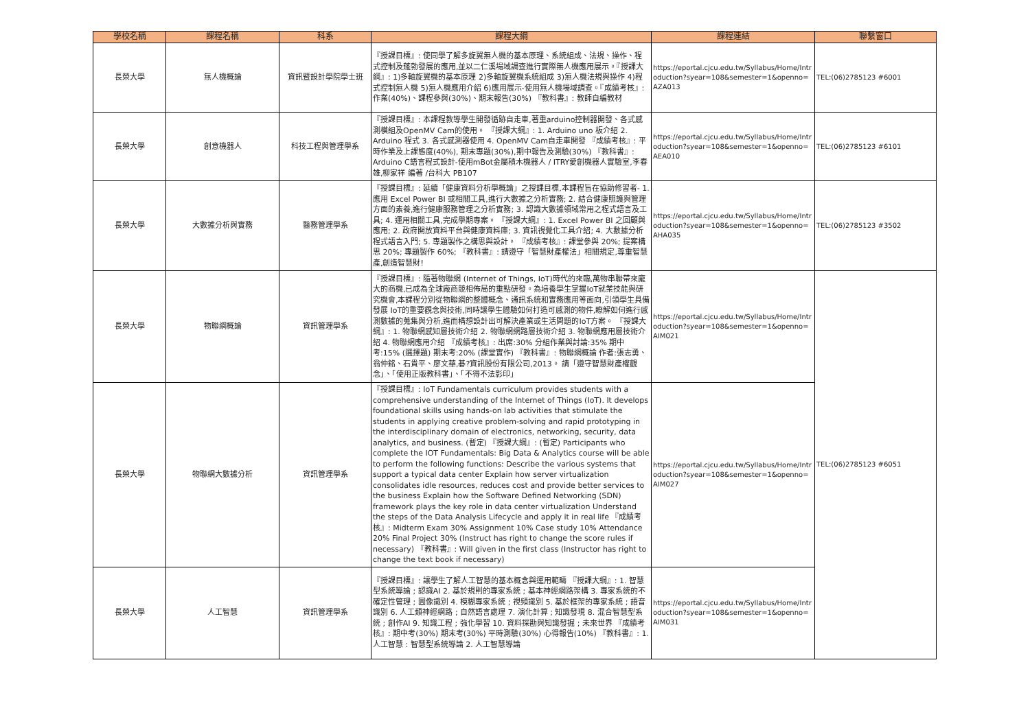| 學校名稱 | 課程名稱 | 科系 | 課程大綱 | 課程連結 | 聯繫窗口 |
| --- | --- | --- | --- | --- | --- |
| 長榮大學 | 無人機概論 | 資訊暨設計學院學士班 | 『授課目標』: 使同學了解多旋翼無人機的基本原理、系統組成、法規、操作、程式控制及蓬勃發展的應用,並以二仁溪場域調查進行實際無人機應用展示。『授課大綱』: 1)多軸旋翼機的基本原理 2)多軸旋翼機系統組成 3)無人機法規與操作 4)程式控制無人機 5)無人機應用介紹 6)應用展示-使用無人機場域調查。『成績考核』: 作業(40%)、課程參與(30%)、期末報告(30%) 『教科書』: 教師自編教材 | https://eportal.cjcu.edu.tw/Syllabus/Home/Introduction?syear=108&semester=1&openno=AZA013 | TEL:(06)2785123 #6001 |
| 長榮大學 | 創意機器人 | 科技工程與管理學系 | 『授課目標』: 本課程教導學生開發循跡自走車,著重arduino控制器開發、各式感測模組及OpenMV Cam的使用。 『授課大綱』: 1. Arduino uno 板介紹 2. Arduino 程式 3. 各式感測器使用 4. OpenMV Cam自走車開發 『成績考核』: 平時作業及上課態度(40%), 期末專題(30%),期中報告及測驗(30%) 『教科書』: Arduino C語言程式設計-使用mBot金屬積木機器人 / ITRY愛創機器人實驗室,李春雄,柳家祥 編著 /台科大 PB107 | https://eportal.cjcu.edu.tw/Syllabus/Home/Introduction?syear=108&semester=1&openno=AEA010 | TEL:(06)2785123 #6101 |
| 長榮大學 | 大數據分析與實務 | 醫務管理學系 | 『授課目標』: 延續「健康資料分析學概論」之授課目標,本課程旨在協助修習者- 1. 應用 Excel Power BI 或相關工具,進行大數據之分析實務; 2. 結合健康照護與管理方面的素養,進行健康服務管理之分析實務; 3. 認識大數據領域常用之程式語言及工具; 4. 運用相關工具,完成學期專案。 『授課大綱』: 1. Excel Power BI 之回顧與應用; 2. 政府開放資料平台與健康資料庫; 3. 資訊視覺化工具介紹; 4. 大數據分析程式語言入門; 5. 專題製作之構思與設計。 『成績考核』: 課堂參與 20%; 提案構思 20%; 專題製作 60%; 『教科書』: 請遵守「智慧財產權法」相關規定,尊重智慧產,創造智慧財! | https://eportal.cjcu.edu.tw/Syllabus/Home/Introduction?syear=108&semester=1&openno=AHA035 | TEL:(06)2785123 #3502 |
| 長榮大學 | 物聯網概論 | 資訊管理學系 | 『授課目標』: 隨著物聯網 (Internet of Things, IoT)時代的來臨,萬物串聯帶來龐大的商機,已成為全球廠商競相佈局的重點研發。為培養學生掌握IoT就業技能與研究機會,本課程分別從物聯網的整體概念、通訊系統和實務應用等面向,引領學生具備發展 IoT的重要觀念與技術,同時讓學生體驗如何打造可感測的物件,瞭解如何進行感測數據的蒐集與分析,進而構想設計出可解決產業或生活問題的IoT方案。 『授課大綱』: 1. 物聯網感知層技術介紹 2. 物聯網網路層技術介紹 3. 物聯網應用層技術介紹 4. 物聯網應用介紹 『成績考核』: 出席:30% 分組作業與討論:35% 期中考:15% (選擇題) 期末考:20% (課堂實作) 『教科書』: 物聯網概論 作者:張志勇、翁仲銘、石貴平、廖文華,碁?資訊股份有限公司,2013。 請「遵守智慧財產權觀念」、「使用正版教科書」、「不得不法影印」 | https://eportal.cjcu.edu.tw/Syllabus/Home/Introduction?syear=108&semester=1&openno=AIM021 | TEL:(06)2785123 #6051 |
| 長榮大學 | 物聯網大數據分析 | 資訊管理學系 | 『授課目標』: IoT Fundamentals curriculum provides students with a comprehensive understanding of the Internet of Things (IoT). It develops foundational skills using hands-on lab activities that stimulate the students in applying creative problem-solving and rapid prototyping in the interdisciplinary domain of electronics, networking, security, data analytics, and business. (暫定) 『授課大綱』: (暫定) Participants who complete the IOT Fundamentals: Big Data & Analytics course will be able to perform the following functions: Describe the various systems that support a typical data center Explain how server virtualization consolidates idle resources, reduces cost and provide better services to the business Explain how the Software Defined Networking (SDN) framework plays the key role in data center virtualization Understand the steps of the Data Analysis Lifecycle and apply it in real life 『成績考核』: Midterm Exam 30% Assignment 10% Case study 10% Attendance 20% Final Project 30% (Instruct has right to change the score rules if necessary) 『教科書』: Will given in the first class (Instructor has right to change the text book if necessary) | https://eportal.cjcu.edu.tw/Syllabus/Home/Introduction?syear=108&semester=1&openno=AIM027 | |
| 長榮大學 | 人工智慧 | 資訊管理學系 | 『授課目標』: 讓學生了解人工智慧的基本概念與運用範疇 『授課大綱』: 1. 智慧型系統導論 ; 認識AI 2. 基於規則的專家系統 ; 基本神經網路架構 3. 專家系統的不確定性管理 ; 圖像識別 4. 模糊專家系統 ; 視頻識別 5. 基於框架的專家系統 ; 語音識別 6. 人工類神經網路 ; 自然語言處理 7. 演化計算 ; 知識發現 8. 混合智慧型系統 ; 創作AI 9. 知識工程 ; 強化學習 10. 資料探勘與知識發掘 ; 未來世界 『成績考核』: 期中考(30%) 期末考(30%) 平時測驗(30%) 心得報告(10%) 『教科書』: 1. 人工智慧 : 智慧型系統導論 2. 人工智慧導論 | https://eportal.cjcu.edu.tw/Syllabus/Home/Introduction?syear=108&semester=1&openno=AIM031 | |